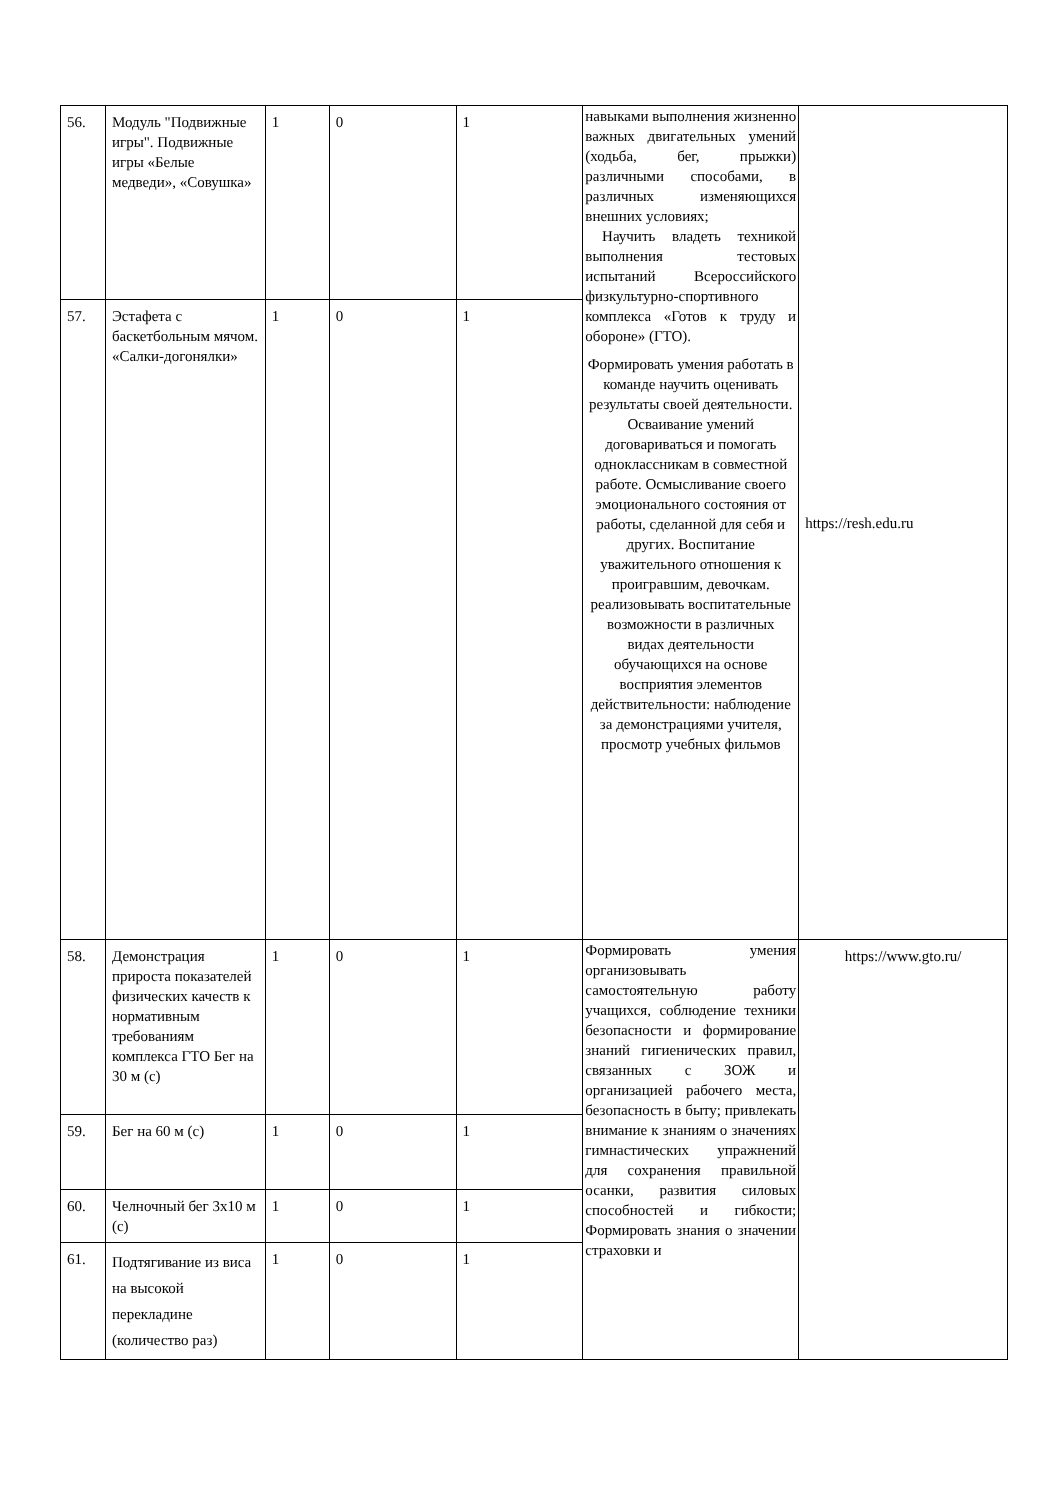| 56. | Модуль "Подвижные игры". Подвижные игры «Белые медведи», «Совушка» | 1 | 0 | 1 | навыками выполнения жизненно важных двигательных умений (ходьба, бег, прыжки) различными способами, в различных изменяющихся внешних условиях; Научить владеть техникой выполнения тестовых испытаний Всероссийского физкультурно-спортивного комплекса «Готов к труду и обороне» (ГТО). Формировать умения работать в команде научить оценивать результаты своей деятельности. Осваивание умений договариваться и помогать одноклассникам в совместной работе. Осмысливание своего эмоционального состояния от работы, сделанной для себя и других. Воспитание уважительного отношения к проигравшим, девочкам. реализовывать воспитательные возможности в различных видах деятельности обучающихся на основе восприятия элементов действительности: наблюдение за демонстрациями учителя, просмотр учебных фильмов | https://resh.edu.ru |
| 57. | Эстафета с баскетбольным мячом. «Салки-догонялки» | 1 | 0 | 1 | | |
| 58. | Демонстрация прироста показателей физических качеств к нормативным требованиям комплекса ГТО Бег на 30 м (с) | 1 | 0 | 1 | Формировать умения организовывать самостоятельную работу учащихся, соблюдение техники безопасности и формирование знаний гигиенических правил, связанных с ЗОЖ и организацией рабочего места, безопасность в быту; привлекать внимание к знаниям о значениях гимнастических упражнений для сохранения правильной осанки, развития силовых способностей и гибкости; Формировать знания о значении страховки и | https://www.gto.ru/ |
| 59. | Бег на 60 м (с) | 1 | 0 | 1 | | |
| 60. | Челночный бег 3х10 м (с) | 1 | 0 | 1 | | |
| 61. | Подтягивание из виса на высокой перекладине (количество раз) | 1 | 0 | 1 | | |